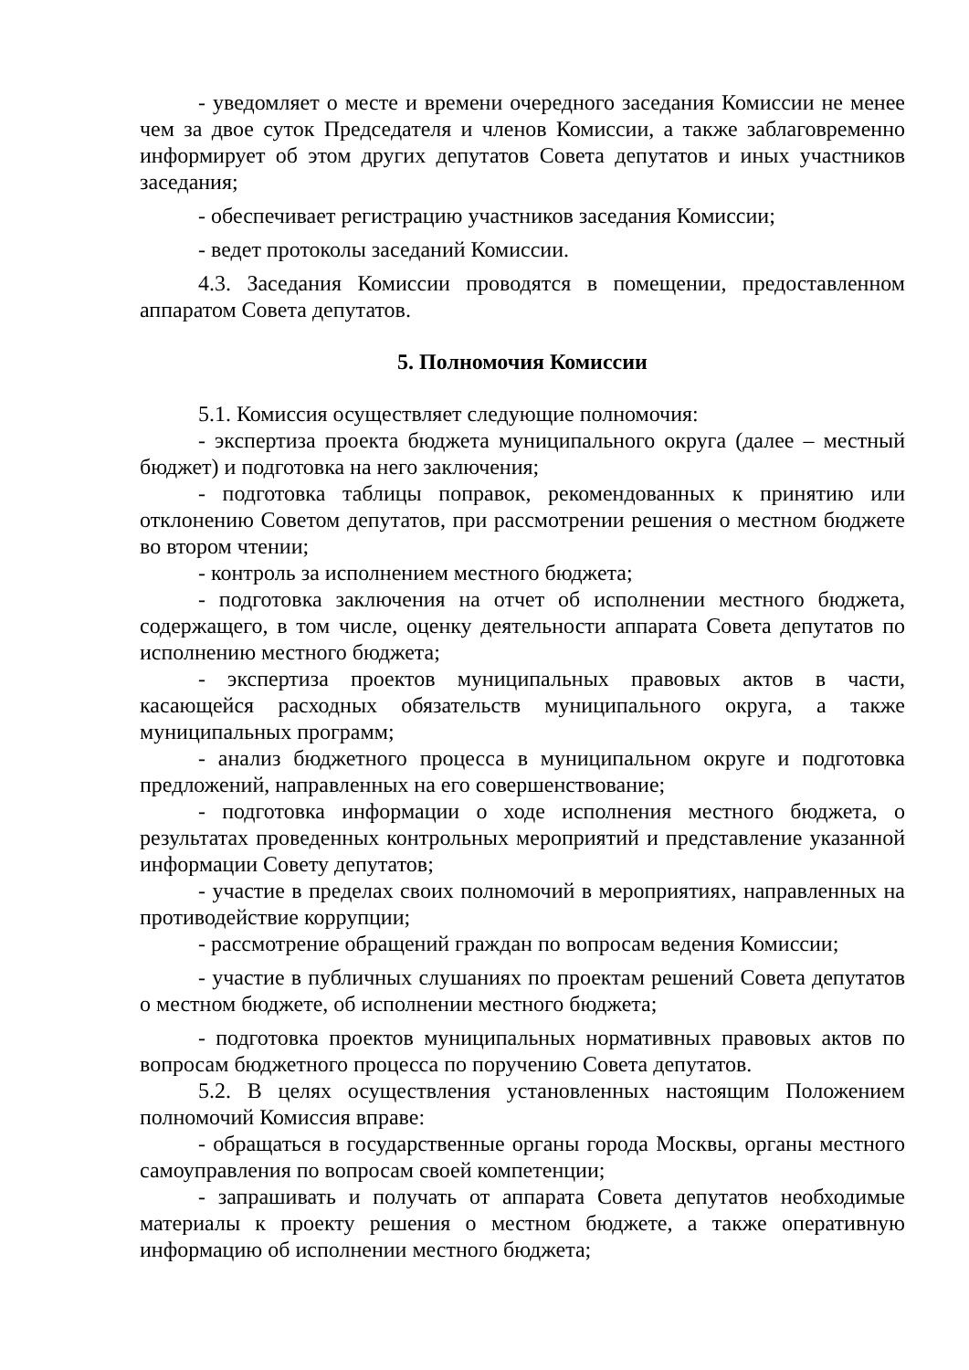- уведомляет о месте и времени очередного заседания Комиссии не менее чем за двое суток Председателя и членов Комиссии, а также заблаговременно информирует об этом других депутатов Совета депутатов и иных участников заседания;
- обеспечивает регистрацию участников заседания Комиссии;
- ведет протоколы заседаний Комиссии.
4.3. Заседания Комиссии проводятся в помещении, предоставленном аппаратом Совета депутатов.
5. Полномочия Комиссии
5.1. Комиссия осуществляет следующие полномочия:
- экспертиза проекта бюджета муниципального округа (далее – местный бюджет) и подготовка на него заключения;
- подготовка таблицы поправок, рекомендованных к принятию или отклонению Советом депутатов, при рассмотрении решения о местном бюджете во втором чтении;
- контроль за исполнением местного бюджета;
- подготовка заключения на отчет об исполнении местного бюджета, содержащего, в том числе, оценку деятельности аппарата Совета депутатов по исполнению местного бюджета;
- экспертиза проектов муниципальных правовых актов в части, касающейся расходных обязательств муниципального округа, а также муниципальных программ;
- анализ бюджетного процесса в муниципальном округе и подготовка предложений, направленных на его совершенствование;
- подготовка информации о ходе исполнения местного бюджета, о результатах проведенных контрольных мероприятий и представление указанной информации Совету депутатов;
- участие в пределах своих полномочий в мероприятиях, направленных на противодействие коррупции;
- рассмотрение обращений граждан по вопросам ведения Комиссии;
- участие в публичных слушаниях по проектам решений Совета депутатов о местном бюджете, об исполнении местного бюджета;
- подготовка проектов муниципальных нормативных правовых актов по вопросам бюджетного процесса по поручению Совета депутатов.
5.2. В целях осуществления установленных настоящим Положением полномочий Комиссия вправе:
- обращаться в государственные органы города Москвы, органы местного самоуправления по вопросам своей компетенции;
- запрашивать и получать от аппарата Совета депутатов необходимые материалы к проекту решения о местном бюджете, а также оперативную информацию об исполнении местного бюджета;